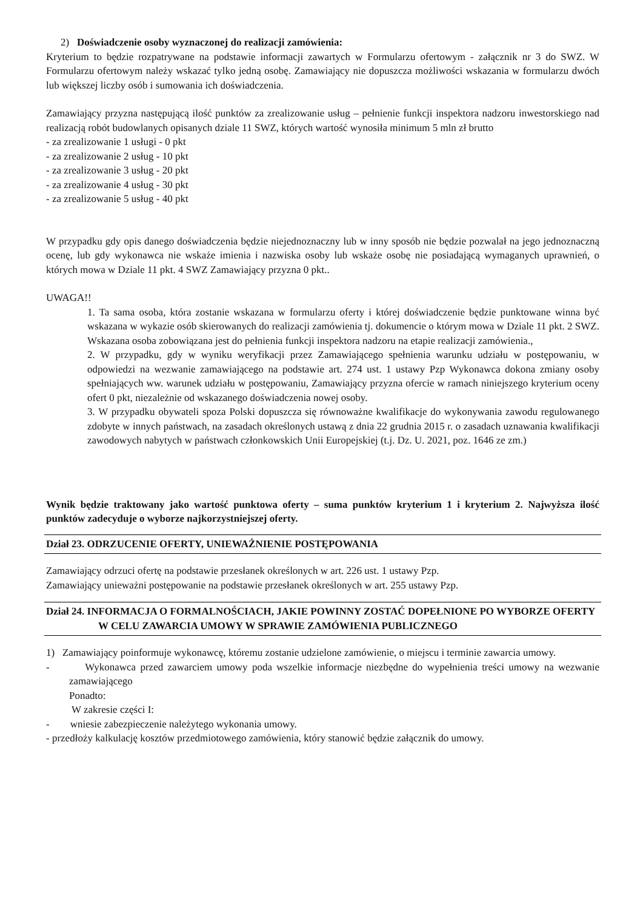2) Doświadczenie osoby wyznaczonej do realizacji zamówienia:
Kryterium to będzie rozpatrywane na podstawie informacji zawartych w Formularzu ofertowym - załącznik nr 3 do SWZ. W Formularzu ofertowym należy wskazać tylko jedną osobę. Zamawiający nie dopuszcza możliwości wskazania w formularzu dwóch lub większej liczby osób i sumowania ich doświadczenia.
Zamawiający przyzna następującą ilość punktów za zrealizowanie usług – pełnienie funkcji inspektora nadzoru inwestorskiego nad realizacją robót budowlanych opisanych dziale 11 SWZ, których wartość wynosiła minimum 5 mln zł brutto
- za zrealizowanie 1 usługi - 0 pkt
- za zrealizowanie 2 usług - 10 pkt
- za zrealizowanie 3 usług - 20 pkt
- za zrealizowanie 4 usług - 30 pkt
- za zrealizowanie 5 usług - 40 pkt
W przypadku gdy opis danego doświadczenia będzie niejednoznaczny lub w inny sposób nie będzie pozwalał na jego jednoznaczną ocenę, lub gdy wykonawca nie wskaże imienia i nazwiska osoby lub wskaże osobę nie posiadającą wymaganych uprawnień, o których mowa w Dziale 11 pkt. 4 SWZ Zamawiający przyzna 0 pkt..
UWAGA!!
1. Ta sama osoba, która zostanie wskazana w formularzu oferty i której doświadczenie będzie punktowane winna być wskazana w wykazie osób skierowanych do realizacji zamówienia tj. dokumencie o którym mowa w Dziale 11 pkt. 2 SWZ. Wskazana osoba zobowiązana jest do pełnienia funkcji inspektora nadzoru na etapie realizacji zamówienia.,
2. W przypadku, gdy w wyniku weryfikacji przez Zamawiającego spełnienia warunku udziału w postępowaniu, w odpowiedzi na wezwanie zamawiającego na podstawie art. 274 ust. 1 ustawy Pzp Wykonawca dokona zmiany osoby spełniających ww. warunek udziału w postępowaniu, Zamawiający przyzna ofercie w ramach niniejszego kryterium oceny ofert 0 pkt, niezależnie od wskazanego doświadczenia nowej osoby.
3. W przypadku obywateli spoza Polski dopuszcza się równoważne kwalifikacje do wykonywania zawodu regulowanego zdobyte w innych państwach, na zasadach określonych ustawą z dnia 22 grudnia 2015 r. o zasadach uznawania kwalifikacji zawodowych nabytych w państwach członkowskich Unii Europejskiej (t.j. Dz. U. 2021, poz. 1646 ze zm.)
Wynik będzie traktowany jako wartość punktowa oferty – suma punktów kryterium 1 i kryterium 2. Najwyższa ilość punktów zadecyduje o wyborze najkorzystniejszej oferty.
Dział 23. ODRZUCENIE OFERTY, UNIEWAŻNIENIE POSTĘPOWANIA
Zamawiający odrzuci ofertę na podstawie przesłanek określonych w art. 226 ust. 1 ustawy Pzp.
Zamawiający unieważni postępowanie na podstawie przesłanek określonych w art. 255 ustawy Pzp.
Dział 24. INFORMACJA O FORMALNOŚCIACH, JAKIE POWINNY ZOSTAĆ DOPEŁNIONE PO WYBORZE OFERTY W CELU ZAWARCIA UMOWY W SPRAWIE ZAMÓWIENIA PUBLICZNEGO
1) Zamawiający poinformuje wykonawcę, któremu zostanie udzielone zamówienie, o miejscu i terminie zawarcia umowy.
- Wykonawca przed zawarciem umowy poda wszelkie informacje niezbędne do wypełnienia treści umowy na wezwanie zamawiającego
Ponadto:
W zakresie części I:
- wniesie zabezpieczenie należytego wykonania umowy.
- przedłoży kalkulację kosztów przedmiotowego zamówienia, który stanowić będzie załącznik do umowy.